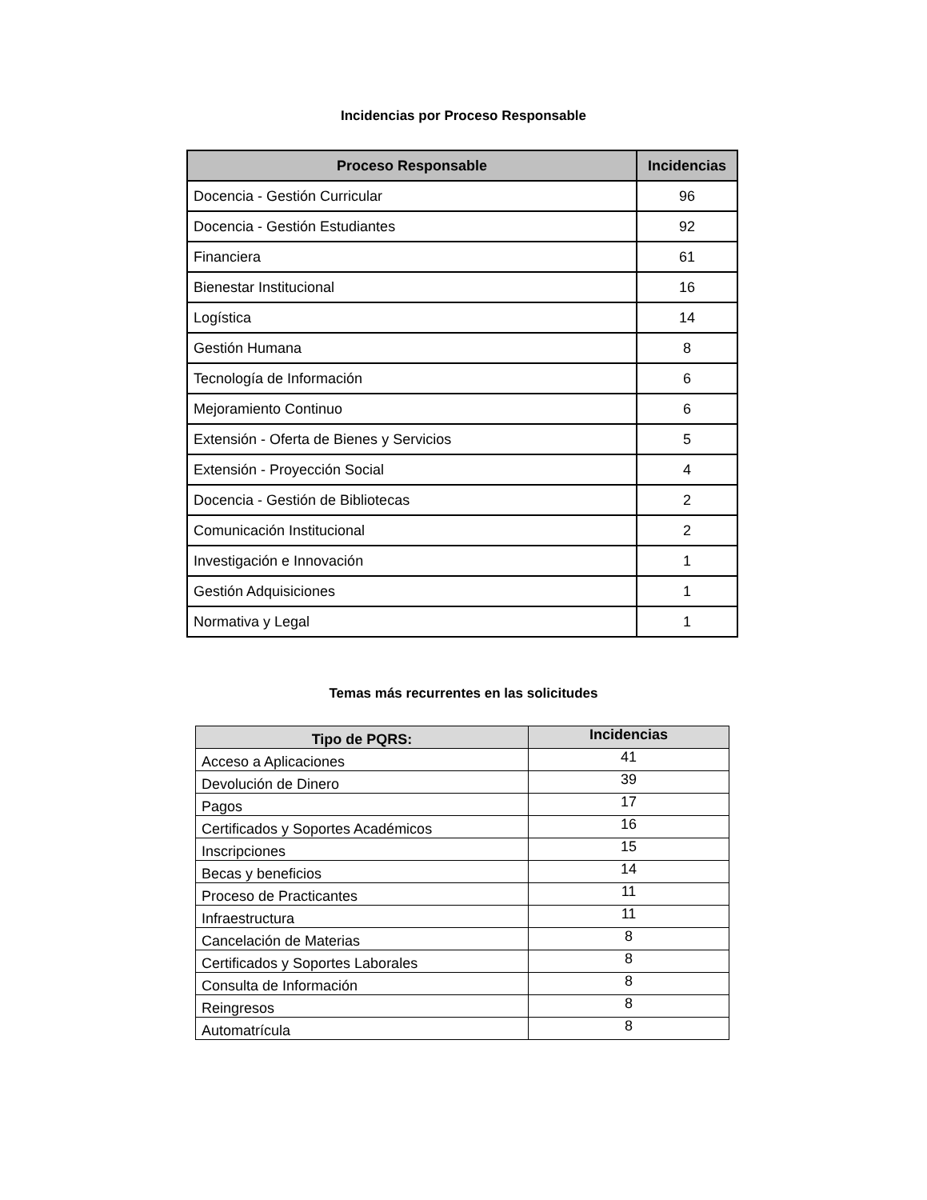Incidencias por Proceso Responsable
| Proceso Responsable | Incidencias |
| --- | --- |
| Docencia - Gestión Curricular | 96 |
| Docencia - Gestión Estudiantes | 92 |
| Financiera | 61 |
| Bienestar Institucional | 16 |
| Logística | 14 |
| Gestión Humana | 8 |
| Tecnología de Información | 6 |
| Mejoramiento Continuo | 6 |
| Extensión - Oferta de Bienes y Servicios | 5 |
| Extensión - Proyección Social | 4 |
| Docencia - Gestión de Bibliotecas | 2 |
| Comunicación Institucional | 2 |
| Investigación e Innovación | 1 |
| Gestión Adquisiciones | 1 |
| Normativa y Legal | 1 |
Temas más recurrentes en las solicitudes
| Tipo de PQRS: | Incidencias |
| --- | --- |
| Acceso a Aplicaciones | 41 |
| Devolución de Dinero | 39 |
| Pagos | 17 |
| Certificados y Soportes Académicos | 16 |
| Inscripciones | 15 |
| Becas y beneficios | 14 |
| Proceso de Practicantes | 11 |
| Infraestructura | 11 |
| Cancelación de Materias | 8 |
| Certificados y Soportes Laborales | 8 |
| Consulta de Información | 8 |
| Reingresos | 8 |
| Automatrícula | 8 |